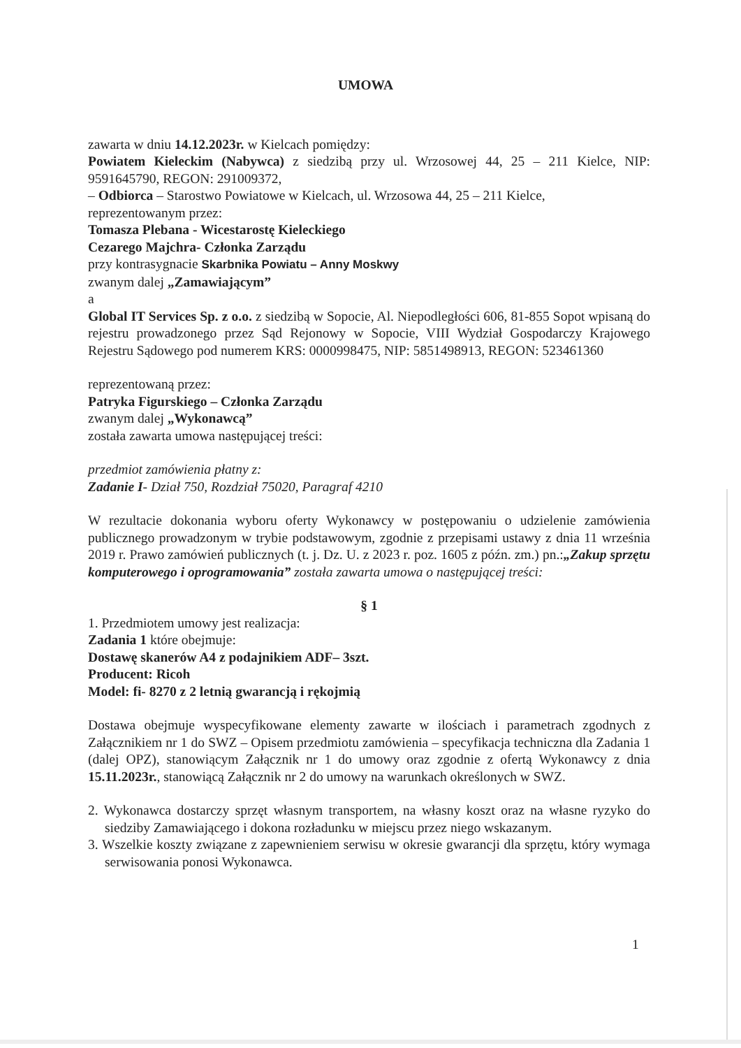UMOWA
zawarta w dniu 14.12.2023r. w Kielcach pomiędzy:
Powiatem Kieleckim (Nabywca) z siedzibą przy ul. Wrzosowej 44, 25 – 211 Kielce, NIP: 9591645790, REGON: 291009372,
– Odbiorca – Starostwo Powiatowe w Kielcach, ul. Wrzosowa 44, 25 – 211 Kielce,
reprezentowanym przez:
Tomasza Plebana - Wicestarostę Kieleckiego
Cezarego Majchra- Członka Zarządu
przy kontrasygnacie Skarbnika Powiatu – Anny Moskwy
zwanym dalej „Zamawiającym”
a
Global IT Services Sp. z o.o. z siedzibą w Sopocie, Al. Niepodległości 606, 81-855 Sopot wpisaną do rejestru prowadzonego przez Sąd Rejonowy w Sopocie, VIII Wydział Gospodarczy Krajowego Rejestru Sądowego pod numerem KRS: 0000998475, NIP: 5851498913, REGON: 523461360
reprezentowaną przez:
Patryka Figurskiego – Członka Zarządu
zwanym dalej „Wykonawcą”
została zawarta umowa następującej treści:
przedmiot zamówienia płatny z:
Zadanie I- Dział 750, Rozdział 75020, Paragraf 4210
W rezultacie dokonania wyboru oferty Wykonawcy w postępowaniu o udzielenie zamówienia publicznego prowadzonym w trybie podstawowym, zgodnie z przepisami ustawy z dnia 11 września 2019 r. Prawo zamówień publicznych (t. j. Dz. U. z 2023 r. poz. 1605 z późn. zm.) pn.:„Zakup sprzętu komputerowego i oprogramowania” została zawarta umowa o następującej treści:
§ 1
1. Przedmiotem umowy jest realizacja:
Zadania 1 które obejmuje:
Dostawę skanerów A4 z podajnikiem ADF– 3szt.
Producent: Ricoh
Model: fi- 8270 z 2 letnią gwarancją i rękojmią
Dostawa obejmuje wyspecyfikowane elementy zawarte w ilościach i parametrach zgodnych z Załącznikiem nr 1 do SWZ – Opisem przedmiotu zamówienia – specyfikacja techniczna dla Zadania 1 (dalej OPZ), stanowiącym Załącznik nr 1 do umowy oraz zgodnie z ofertą Wykonawcy z dnia 15.11.2023r., stanowiącą Załącznik nr 2 do umowy na warunkach określonych w SWZ.
2. Wykonawca dostarczy sprzęt własnym transportem, na własny koszt oraz na własne ryzyko do siedziby Zamawiającego i dokona rozładunku w miejscu przez niego wskazanym.
3. Wszelkie koszty związane z zapewnieniem serwisu w okresie gwarancji dla sprzętu, który wymaga serwisowania ponosi Wykonawca.
1